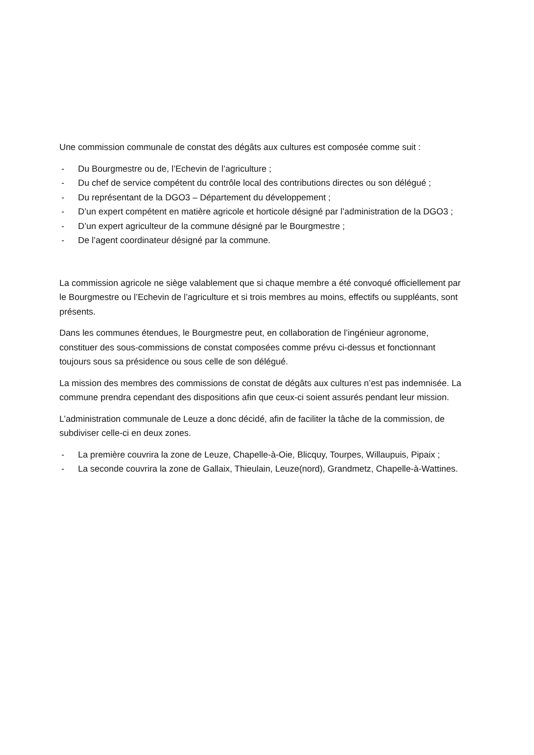Une commission communale de constat des dégâts aux cultures est composée comme suit :
- Du Bourgmestre ou de, l’Echevin de l’agriculture ;
- Du chef de service compétent du contrôle local des contributions directes ou son délégué ;
- Du représentant de la DGO3 – Département du développement ;
- D’un expert compétent en matière agricole et horticole désigné par l’administration de la DGO3 ;
- D’un expert agriculteur de la commune désigné par le Bourgmestre ;
- De l’agent coordinateur désigné par la commune.
La commission agricole ne siège valablement que si chaque membre a été convoqué officiellement par le Bourgmestre ou l’Echevin de l’agriculture et si trois membres au moins, effectifs ou suppléants, sont présents.
Dans les communes étendues, le Bourgmestre peut, en collaboration de l’ingénieur agronome, constituer des sous-commissions de constat composées comme prévu ci-dessus et fonctionnant toujours sous sa présidence ou sous celle de son délégué.
La mission des membres des commissions de constat de dégâts aux cultures n’est pas indemnisée. La commune prendra cependant des dispositions afin que ceux-ci soient assurés pendant leur mission.
L’administration communale de Leuze a donc décidé, afin de faciliter la tâche de la commission, de subdiviser celle-ci en deux zones.
- La première couvrira la zone de Leuze, Chapelle-à-Oie, Blicquy, Tourpes, Willaupuis, Pipaix ;
- La seconde couvrira la zone de Gallaix, Thieulain, Leuze(nord), Grandmetz, Chapelle-à-Wattines.